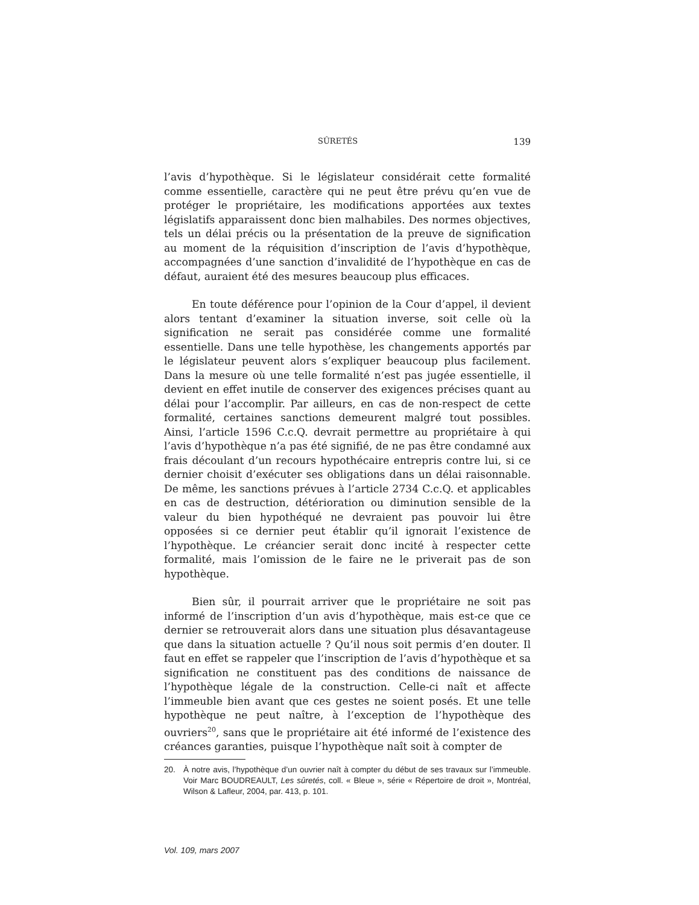SÛRETÉS 139
l’avis d’hypothèque. Si le législateur considérait cette formalité comme essentielle, caractère qui ne peut être prévu qu’en vue de protéger le propriétaire, les modifications apportées aux textes législatifs apparaissent donc bien malhabiles. Des normes objectives, tels un délai précis ou la présentation de la preuve de signification au moment de la réquisition d’inscription de l’avis d’hypothèque, accompagnées d’une sanction d’invalidité de l’hypothèque en cas de défaut, auraient été des mesures beaucoup plus efficaces.
En toute déférence pour l’opinion de la Cour d’appel, il devient alors tentant d’examiner la situation inverse, soit celle où la signification ne serait pas considérée comme une formalité essentielle. Dans une telle hypothèse, les changements apportés par le législateur peuvent alors s’expliquer beaucoup plus facilement. Dans la mesure où une telle formalité n’est pas jugée essentielle, il devient en effet inutile de conserver des exigences précises quant au délai pour l’accomplir. Par ailleurs, en cas de non-respect de cette formalité, certaines sanctions demeurent malgré tout possibles. Ainsi, l’article 1596 C.c.Q. devrait permettre au propriétaire à qui l’avis d’hypothèque n’a pas été signifié, de ne pas être condamné aux frais découlant d’un recours hypothécaire entrepris contre lui, si ce dernier choisit d’exécuter ses obligations dans un délai raisonnable. De même, les sanctions prévues à l’article 2734 C.c.Q. et applicables en cas de destruction, détérioration ou diminution sensible de la valeur du bien hypothéqué ne devraient pas pouvoir lui être opposées si ce dernier peut établir qu’il ignorait l’existence de l’hypothèque. Le créancier serait donc incité à respecter cette formalité, mais l’omission de le faire ne le priverait pas de son hypothèque.
Bien sûr, il pourrait arriver que le propriétaire ne soit pas informé de l’inscription d’un avis d’hypothèque, mais est-ce que ce dernier se retrouverait alors dans une situation plus désavantageuse que dans la situation actuelle ? Qu’il nous soit permis d’en douter. Il faut en effet se rappeler que l’inscription de l’avis d’hypothèque et sa signification ne constituent pas des conditions de naissance de l’hypothèque légale de la construction. Celle-ci naît et affecte l’immeuble bien avant que ces gestes ne soient posés. Et une telle hypothèque ne peut naître, à l’exception de l’hypothèque des ouvriers<sup>20</sup>, sans que le propriétaire ait été informé de l’existence des créances garanties, puisque l’hypothèque naît soit à compter de
20. À notre avis, l’hypothèque d’un ouvrier naît à compter du début de ses travaux sur l’immeuble. Voir Marc BOUDREAULT, Les sûretés, coll. « Bleue », série « Répertoire de droit », Montréal, Wilson & Lafleur, 2004, par. 413, p. 101.
Vol. 109, mars 2007